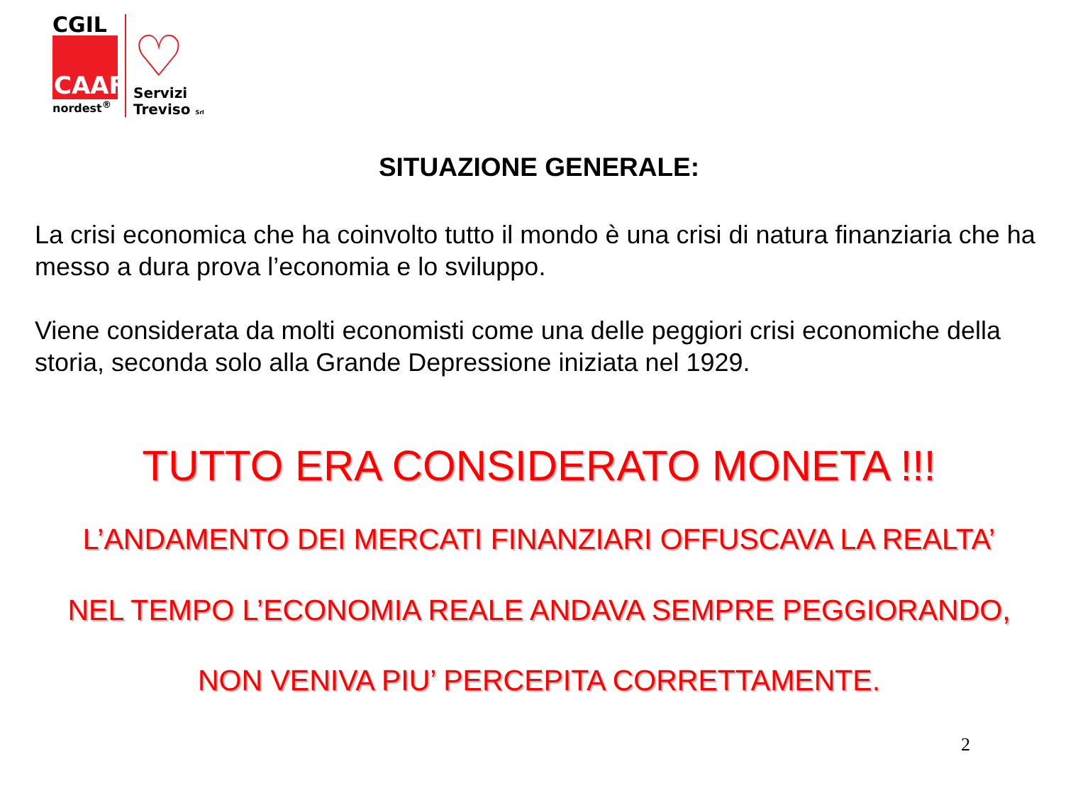CGIL
CAAF
nordest<sup>®</sup>
♡
Servizi
Treviso Srl
SITUAZIONE GENERALE:
La crisi economica che ha coinvolto tutto il mondo è una crisi di natura finanziaria che ha messo a dura prova l’economia e lo sviluppo.
Viene considerata da molti economisti come una delle peggiori crisi economiche della storia, seconda solo alla Grande Depressione iniziata nel 1929.
TUTTO ERA CONSIDERATO MONETA !!!
L’ANDAMENTO DEI MERCATI FINANZIARI OFFUSCAVA LA REALTA’
NEL TEMPO L’ECONOMIA REALE ANDAVA SEMPRE PEGGIORANDO,
NON VENIVA PIU’ PERCEPITA CORRETTAMENTE.
2